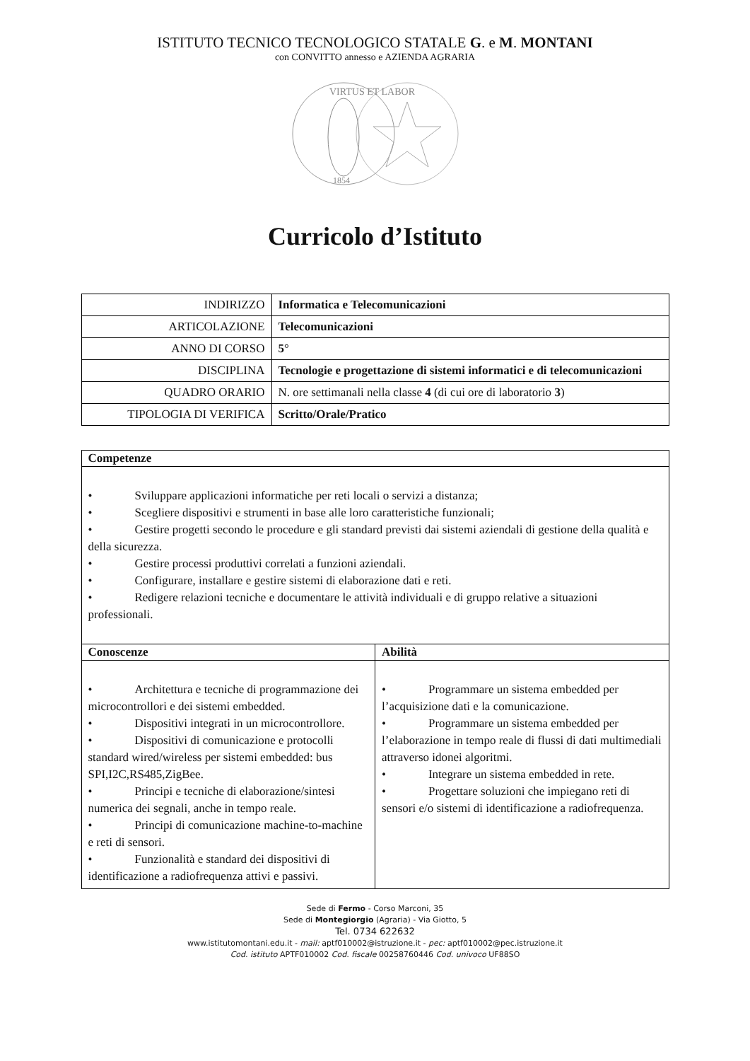ISTITUTO TECNICO TECNOLOGICO STATALE G. e M. MONTANI
con CONVITTO annesso e AZIENDA AGRARIA
VIRTUS ET LABOR
1854
Curricolo d’Istituto
| INDIRIZZO | Informatica e Telecomunicazioni |
| ARTICOLAZIONE | Telecomunicazioni |
| ANNO DI CORSO | 5° |
| DISCIPLINA | Tecnologie e progettazione di sistemi informatici e di telecomunicazioni |
| QUADRO ORARIO | N. ore settimanali nella classe 4 (di cui ore di laboratorio 3 ) |
| TIPOLOGIA DI VERIFICA | Scritto/Orale/Pratico |
| Competenze | |
| --- | --- |
| • Sviluppare applicazioni informatiche per reti locali o servizi a distanza; • Scegliere dispositivi e strumenti in base alle loro caratteristiche funzionali; • Gestire progetti secondo le procedure e gli standard previsti dai sistemi aziendali di gestione della qualità e della sicurezza. • Gestire processi produttivi correlati a funzioni aziendali. • Configurare, installare e gestire sistemi di elaborazione dati e reti. • Redigere relazioni tecniche e documentare le attività individuali e di gruppo relative a situazioni professionali. | |
| Conoscenze | Abilità |
| • Architettura e tecniche di programmazione dei microcontrollori e dei sistemi embedded. • Dispositivi integrati in un microcontrollore. • Dispositivi di comunicazione e protocolli standard wired/wireless per sistemi embedded: bus SPI,I2C,RS485,ZigBee. • Principi e tecniche di elaborazione/sintesi numerica dei segnali, anche in tempo reale. • Principi di comunicazione machine-to-machine e reti di sensori. • Funzionalità e standard dei dispositivi di identificazione a radiofrequenza attivi e passivi. | • Programmare un sistema embedded per l’acquisizione dati e la comunicazione. • Programmare un sistema embedded per l’elaborazione in tempo reale di flussi di dati multimediali attraverso idonei algoritmi. • Integrare un sistema embedded in rete. • Progettare soluzioni che impiegano reti di sensori e/o sistemi di identificazione a radiofrequenza. |
Sede di Fermo - Corso Marconi, 35
Sede di Montegiorgio (Agraria) - Via Giotto, 5
Tel. 0734 622632
www.istitutomontani.edu.it - mail: aptf010002@istruzione.it - pec: aptf010002@pec.istruzione.it
Cod. istituto APTF010002 Cod. fiscale 00258760446 Cod. univoco UF88SO